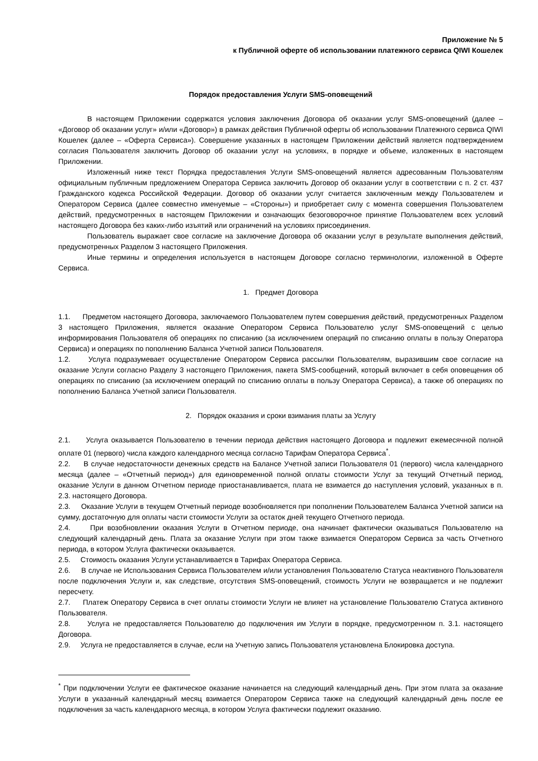Приложение № 5
к Публичной оферте об использовании платежного сервиса QIWI Кошелек
Порядок предоставления Услуги SMS-оповещений
В настоящем Приложении содержатся условия заключения Договора об оказании услуг SMS-оповещений (далее – «Договор об оказании услуг» и/или «Договор») в рамках действия Публичной оферты об использовании Платежного сервиса QIWI Кошелек (далее – «Оферта Сервиса»). Совершение указанных в настоящем Приложении действий является подтверждением согласия Пользователя заключить Договор об оказании услуг на условиях, в порядке и объеме, изложенных в настоящем Приложении.
Изложенный ниже текст Порядка предоставления Услуги SMS-оповещений является адресованным Пользователям официальным публичным предложением Оператора Сервиса заключить Договор об оказании услуг в соответствии с п. 2 ст. 437 Гражданского кодекса Российской Федерации. Договор об оказании услуг считается заключенным между Пользователем и Оператором Сервиса (далее совместно именуемые – «Стороны») и приобретает силу с момента совершения Пользователем действий, предусмотренных в настоящем Приложении и означающих безоговорочное принятие Пользователем всех условий настоящего Договора без каких-либо изъятий или ограничений на условиях присоединения.
Пользователь выражает свое согласие на заключение Договора об оказании услуг в результате выполнения действий, предусмотренных Разделом 3 настоящего Приложения.
Иные термины и определения используется в настоящем Договоре согласно терминологии, изложенной в Оферте Сервиса.
1. Предмет Договора
1.1. Предметом настоящего Договора, заключаемого Пользователем путем совершения действий, предусмотренных Разделом 3 настоящего Приложения, является оказание Оператором Сервиса Пользователю услуг SMS-оповещений с целью информирования Пользователя об операциях по списанию (за исключением операций по списанию оплаты в пользу Оператора Сервиса) и операциях по пополнению Баланса Учетной записи Пользователя.
1.2. Услуга подразумевает осуществление Оператором Сервиса рассылки Пользователям, выразившим свое согласие на оказание Услуги согласно Разделу 3 настоящего Приложения, пакета SMS-сообщений, который включает в себя оповещения об операциях по списанию (за исключением операций по списанию оплаты в пользу Оператора Сервиса), а также об операциях по пополнению Баланса Учетной записи Пользователя.
2. Порядок оказания и сроки взимания платы за Услугу
2.1. Услуга оказывается Пользователю в течении периода действия настоящего Договора и подлежит ежемесячной полной оплате 01 (первого) числа каждого календарного месяца согласно Тарифам Оператора Сервиса<sup>*</sup>.
2.2. В случае недостаточности денежных средств на Балансе Учетной записи Пользователя 01 (первого) числа календарного месяца (далее – «Отчетный период») для единовременной полной оплаты стоимости Услуг за текущий Отчетный период, оказание Услуги в данном Отчетном периоде приостанавливается, плата не взимается до наступления условий, указанных в п. 2.3. настоящего Договора.
2.3. Оказание Услуги в текущем Отчетный периоде возобновляется при пополнении Пользователем Баланса Учетной записи на сумму, достаточную для оплаты части стоимости Услуги за остаток дней текущего Отчетного периода.
2.4. При возобновлении оказания Услуги в Отчетном периоде, она начинает фактически оказываться Пользователю на следующий календарный день. Плата за оказание Услуги при этом также взимается Оператором Сервиса за часть Отчетного периода, в котором Услуга фактически оказывается.
2.5. Стоимость оказания Услуги устанавливается в Тарифах Оператора Сервиса.
2.6. В случае не Использования Сервиса Пользователем и/или установления Пользователю Статуса неактивного Пользователя после подключения Услуги и, как следствие, отсутствия SMS-оповещений, стоимость Услуги не возвращается и не подлежит пересчету.
2.7. Платеж Оператору Сервиса в счет оплаты стоимости Услуги не влияет на установление Пользователю Статуса активного Пользователя.
2.8. Услуга не предоставляется Пользователю до подключения им Услуги в порядке, предусмотренном п. 3.1. настоящего Договора.
2.9. Услуга не предоставляется в случае, если на Учетную запись Пользователя установлена Блокировка доступа.
<sup>*</sup> При подключении Услуги ее фактическое оказание начинается на следующий календарный день. При этом плата за оказание Услуги в указанный календарный месяц взимается Оператором Сервиса также на следующий календарный день после ее подключения за часть календарного месяца, в котором Услуга фактически подлежит оказанию.